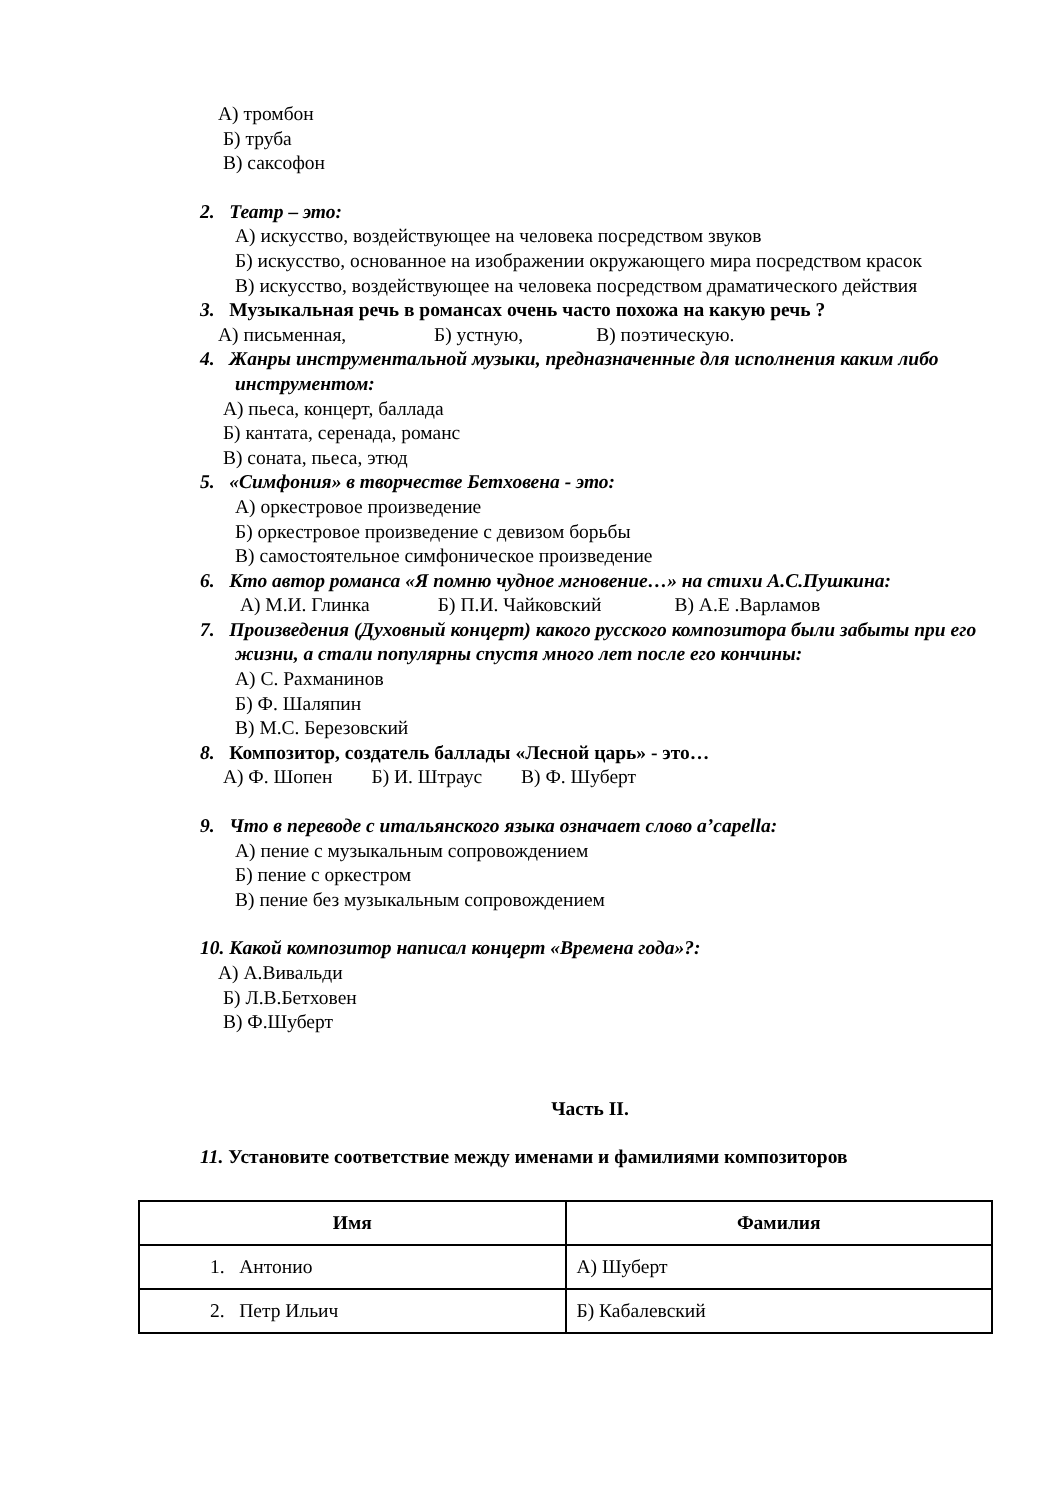А) тромбон
Б) труба
В) саксофон
2. Театр – это:
А) искусство, воздействующее на человека посредством звуков
Б) искусство, основанное на изображении окружающего мира посредством красок
В) искусство, воздействующее на человека посредством драматического действия
3. Музыкальная речь в романсах очень часто похожа на какую речь ?
А) письменная, Б) устную, В) поэтическую.
4. Жанры инструментальной музыки, предназначенные для исполнения каким либо инструментом:
А) пьеса, концерт, баллада
Б) кантата, серенада, романс
В) соната, пьеса, этюд
5. «Симфония» в творчестве Бетховена - это:
А) оркестровое произведение
Б) оркестровое произведение с девизом борьбы
В) самостоятельное симфоническое произведение
6. Кто автор романса «Я помню чудное мгновение…» на стихи А.С.Пушкина:
А) М.И. Глинка Б) П.И. Чайковский В) А.Е .Варламов
7. Произведения (Духовный концерт) какого русского композитора были забыты при его жизни, а стали популярны спустя много лет после его кончины:
А) С. Рахманинов
Б) Ф. Шаляпин
В) М.С. Березовский
8. Композитор, создатель баллады «Лесной царь» - это…
А) Ф. Шопен Б) И. Штраус В) Ф. Шуберт
9. Что в переводе с итальянского языка означает слово a’capella:
А) пение с музыкальным сопровождением
Б) пение с оркестром
В) пение без музыкальным сопровождением
10. Какой композитор написал концерт «Времена года»?:
А) А.Вивальди
Б) Л.В.Бетховен
В) Ф.Шуберт
Часть II.
11. Установите соответствие между именами и фамилиями композиторов
| Имя | Фамилия |
| --- | --- |
| 1. Антонио | А) Шуберт |
| 2. Петр Ильич | Б) Кабалевский |